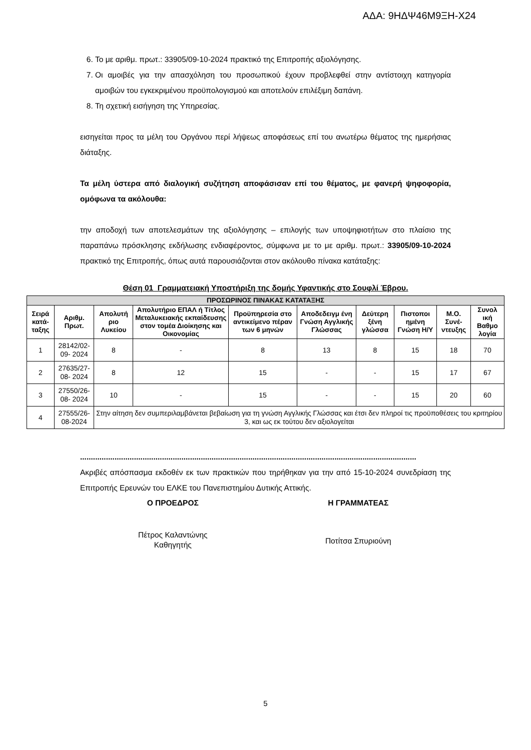ΑΔΑ: 9ΗΔΨ46Μ9ΞΗ-Χ24
6. Το με αριθμ. πρωτ.: 33905/09-10-2024 πρακτικό της Επιτροπής αξιολόγησης.
7. Οι αμοιβές για την απασχόληση του προσωπικού έχουν προβλεφθεί στην αντίστοιχη κατηγορία αμοιβών του εγκεκριμένου προϋπολογισμού και αποτελούν επιλέξιμη δαπάνη.
8. Τη σχετική εισήγηση της Υπηρεσίας.
εισηγείται προς τα μέλη του Οργάνου περί λήψεως αποφάσεως επί του ανωτέρω θέματος της ημερήσιας διάταξης.
Τα μέλη ύστερα από διαλογική συζήτηση αποφάσισαν επί του θέματος, με φανερή ψηφοφορία, ομόφωνα τα ακόλουθα:
την αποδοχή των αποτελεσμάτων της αξιολόγησης – επιλογής των υποψηφιοτήτων στο πλαίσιο της παραπάνω πρόσκλησης εκδήλωσης ενδιαφέροντος, σύμφωνα με το με αριθμ. πρωτ.: 33905/09-10-2024 πρακτικό της Επιτροπής, όπως αυτά παρουσιάζονται στον ακόλουθο πίνακα κατάταξης:
Θέση 01_Γραμματειακή Υποστήριξη της δομής Υφαντικής στο Σουφλί Έβρου.
| ΠΡΟΣΩΡΙΝΟΣ ΠΙΝΑΚΑΣ ΚΑΤΑΤΑΞΗΣ | | | | | | | | | |
| --- | --- | --- | --- | --- | --- | --- | --- | --- | --- |
| Σειρά κατά-ταξης | Αριθμ. Πρωτ. | Απολυτή ριο Λυκείου | Απολυτήριο ΕΠΑΛ ή Τίτλος Μεταλυκειακής εκπαίδευσης στον τομέα Διοίκησης και Οικονομίας | Προϋπηρεσία στο αντικείμενο πέραν των 6 μηνών | Αποδεδειγμ ένη Γνώση Αγγλικής Γλώσσας | Δεύτερη ξένη γλώσσα | Πιστοποι ημένη Γνώση Η/Υ | Μ.Ο. Συνέ-ντευξης | Συνολ ική Βαθμο λογία |
| 1 | 28142/02-09- 2024 | 8 | - | 8 | 13 | 8 | 15 | 18 | 70 |
| 2 | 27635/27-08- 2024 | 8 | 12 | 15 | - | - | 15 | 17 | 67 |
| 3 | 27550/26-08- 2024 | 10 | - | 15 | - | - | 15 | 20 | 60 |
| 4 | 27555/26-08-2024 | Στην αίτηση δεν συμπεριλαμβάνεται βεβαίωση για τη γνώση Αγγλικής Γλώσσας και έτσι δεν πληροί τις προϋποθέσεις του κριτηρίου 3, και ως εκ τούτου δεν αξιολογείται | | | | | | | |
............................................................................................................................................................
Ακριβές απόσπασμα εκδοθέν εκ των πρακτικών που τηρήθηκαν για την από 15-10-2024 συνεδρίαση της Επιτροπής Ερευνών του ΕΛΚΕ του Πανεπιστημίου Δυτικής Αττικής.
Ο ΠΡΟΕΔΡΟΣ Η ΓΡΑΜΜΑΤΕΑΣ
Πέτρος Καλαντώνης
Καθηγητής
Ποτίτσα Σπυριούνη
5